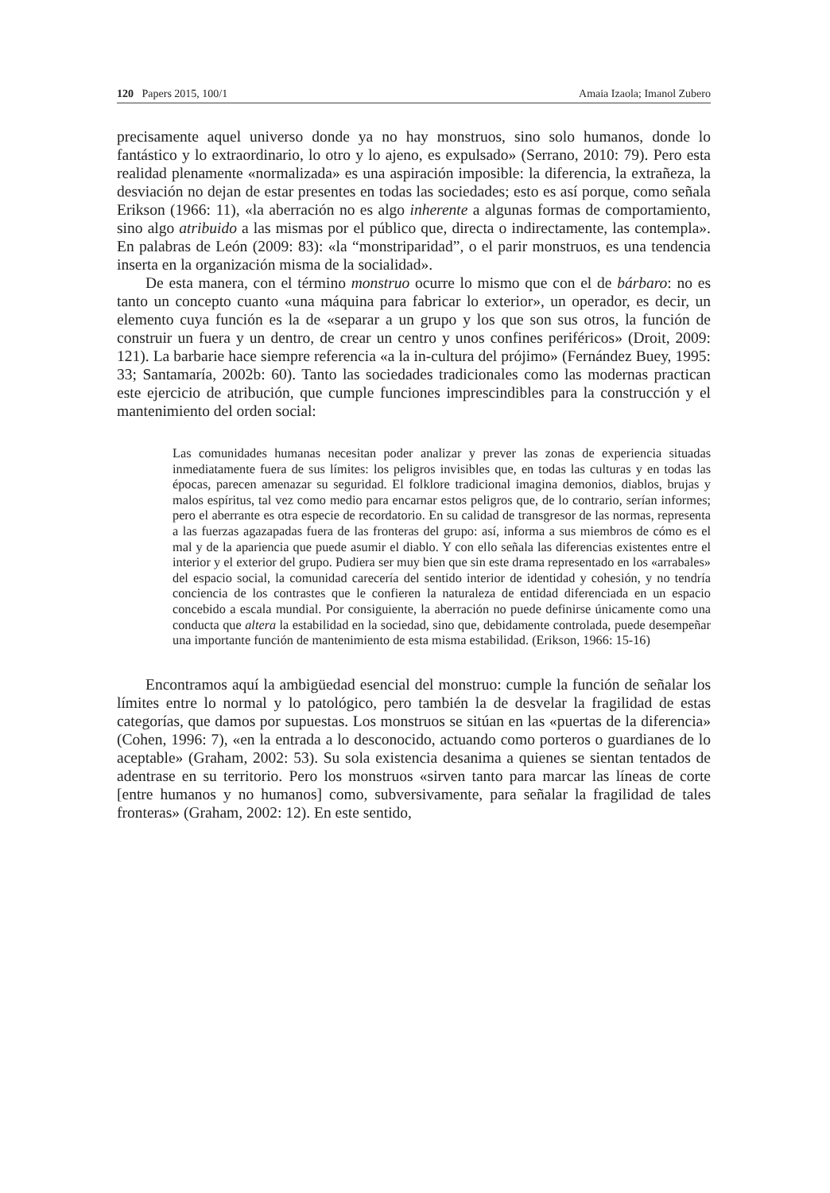120 Papers 2015, 100/1 Amaia Izaola; Imanol Zubero
precisamente aquel universo donde ya no hay monstruos, sino solo humanos, donde lo fantástico y lo extraordinario, lo otro y lo ajeno, es expulsado» (Serrano, 2010: 79). Pero esta realidad plenamente «normalizada» es una aspiración imposible: la diferencia, la extrañeza, la desviación no dejan de estar presentes en todas las sociedades; esto es así porque, como señala Erikson (1966: 11), «la aberración no es algo inherente a algunas formas de comportamiento, sino algo atribuido a las mismas por el público que, directa o indirectamente, las contempla». En palabras de León (2009: 83): «la “monstriparidad”, o el parir monstruos, es una tendencia inserta en la organización misma de la socialidad».
De esta manera, con el término monstruo ocurre lo mismo que con el de bárbaro: no es tanto un concepto cuanto «una máquina para fabricar lo exterior», un operador, es decir, un elemento cuya función es la de «separar a un grupo y los que son sus otros, la función de construir un fuera y un dentro, de crear un centro y unos confines periféricos» (Droit, 2009: 121). La barbarie hace siempre referencia «a la in-cultura del prójimo» (Fernández Buey, 1995: 33; Santamaría, 2002b: 60). Tanto las sociedades tradicionales como las modernas practican este ejercicio de atribución, que cumple funciones imprescindibles para la construcción y el mantenimiento del orden social:
Las comunidades humanas necesitan poder analizar y prever las zonas de experiencia situadas inmediatamente fuera de sus límites: los peligros invisibles que, en todas las culturas y en todas las épocas, parecen amenazar su seguridad. El folklore tradicional imagina demonios, diablos, brujas y malos espíritus, tal vez como medio para encarnar estos peligros que, de lo contrario, serían informes; pero el aberrante es otra especie de recordatorio. En su calidad de transgresor de las normas, representa a las fuerzas agazapadas fuera de las fronteras del grupo: así, informa a sus miembros de cómo es el mal y de la apariencia que puede asumir el diablo. Y con ello señala las diferencias existentes entre el interior y el exterior del grupo. Pudiera ser muy bien que sin este drama representado en los «arrabales» del espacio social, la comunidad carecería del sentido interior de identidad y cohesión, y no tendría conciencia de los contrastes que le confieren la naturaleza de entidad diferenciada en un espacio concebido a escala mundial. Por consiguiente, la aberración no puede definirse únicamente como una conducta que altera la estabilidad en la sociedad, sino que, debidamente controlada, puede desempeñar una importante función de mantenimiento de esta misma estabilidad. (Erikson, 1966: 15-16)
Encontramos aquí la ambigüedad esencial del monstruo: cumple la función de señalar los límites entre lo normal y lo patológico, pero también la de desvelar la fragilidad de estas categorías, que damos por supuestas. Los monstruos se sitúan en las «puertas de la diferencia» (Cohen, 1996: 7), «en la entrada a lo desconocido, actuando como porteros o guardianes de lo aceptable» (Graham, 2002: 53). Su sola existencia desanima a quienes se sientan tentados de adentrase en su territorio. Pero los monstruos «sirven tanto para marcar las líneas de corte [entre humanos y no humanos] como, subversivamente, para señalar la fragilidad de tales fronteras» (Graham, 2002: 12). En este sentido,